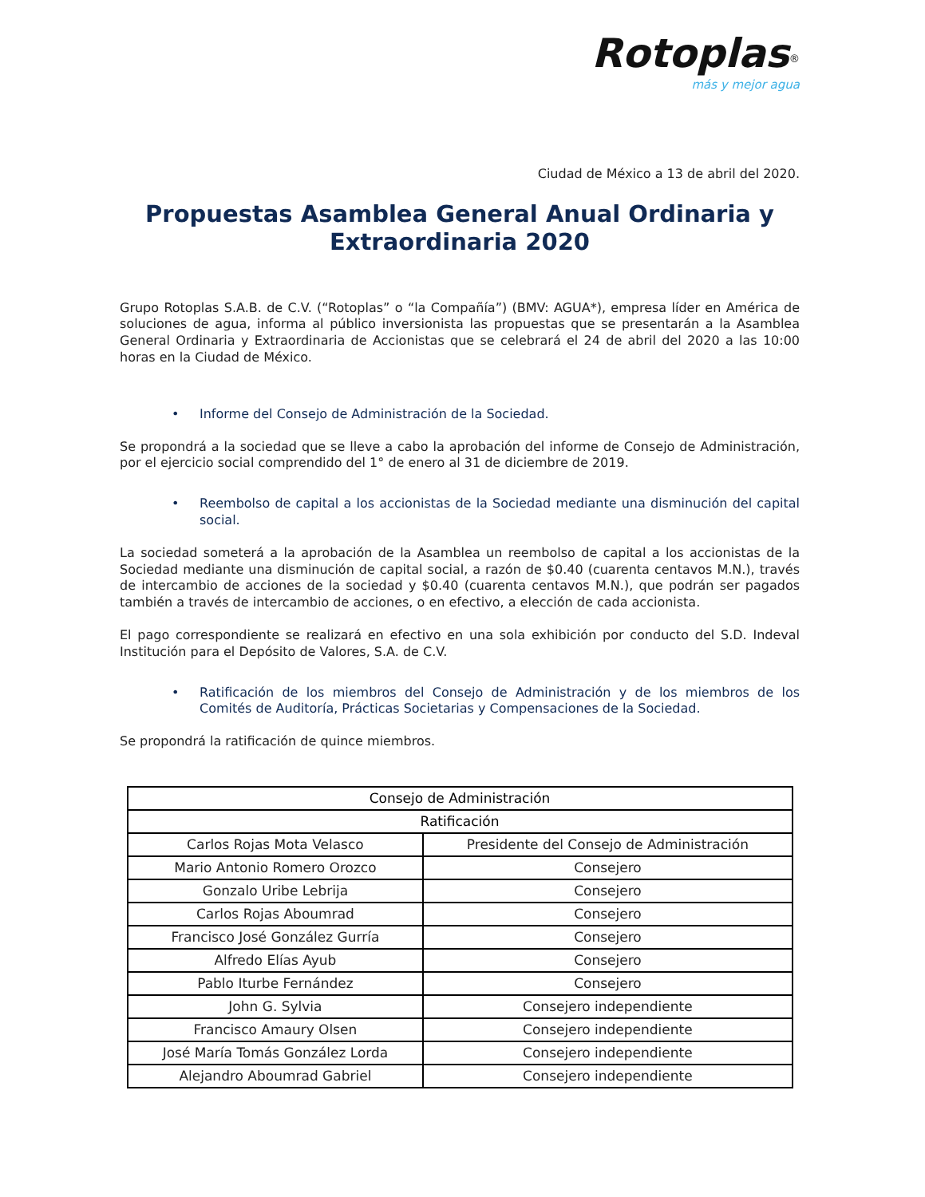Rotoplas<sup>®</sup>
más y mejor agua
Ciudad de México a 13 de abril del 2020.
Propuestas Asamblea General Anual Ordinaria y
Extraordinaria 2020
Grupo Rotoplas S.A.B. de C.V. (“Rotoplas” o “la Compañía”) (BMV: AGUA*), empresa líder en América de soluciones de agua, informa al público inversionista las propuestas que se presentarán a la Asamblea General Ordinaria y Extraordinaria de Accionistas que se celebrará el 24 de abril del 2020 a las 10:00 horas en la Ciudad de México.
• Informe del Consejo de Administración de la Sociedad.
Se propondrá a la sociedad que se lleve a cabo la aprobación del informe de Consejo de Administración, por el ejercicio social comprendido del 1° de enero al 31 de diciembre de 2019.
• Reembolso de capital a los accionistas de la Sociedad mediante una disminución del capital social.
La sociedad someterá a la aprobación de la Asamblea un reembolso de capital a los accionistas de la Sociedad mediante una disminución de capital social, a razón de $0.40 (cuarenta centavos M.N.), través de intercambio de acciones de la sociedad y $0.40 (cuarenta centavos M.N.), que podrán ser pagados también a través de intercambio de acciones, o en efectivo, a elección de cada accionista.
El pago correspondiente se realizará en efectivo en una sola exhibición por conducto del S.D. Indeval Institución para el Depósito de Valores, S.A. de C.V.
• Ratificación de los miembros del Consejo de Administración y de los miembros de los Comités de Auditoría, Prácticas Societarias y Compensaciones de la Sociedad.
Se propondrá la ratificación de quince miembros.
| Consejo de Administración | |
| --- | --- |
| Ratificación | |
| Carlos Rojas Mota Velasco | Presidente del Consejo de Administración |
| Mario Antonio Romero Orozco | Consejero |
| Gonzalo Uribe Lebrija | Consejero |
| Carlos Rojas Aboumrad | Consejero |
| Francisco José González Gurría | Consejero |
| Alfredo Elías Ayub | Consejero |
| Pablo Iturbe Fernández | Consejero |
| John G. Sylvia | Consejero independiente |
| Francisco Amaury Olsen | Consejero independiente |
| José María Tomás González Lorda | Consejero independiente |
| Alejandro Aboumrad Gabriel | Consejero independiente |